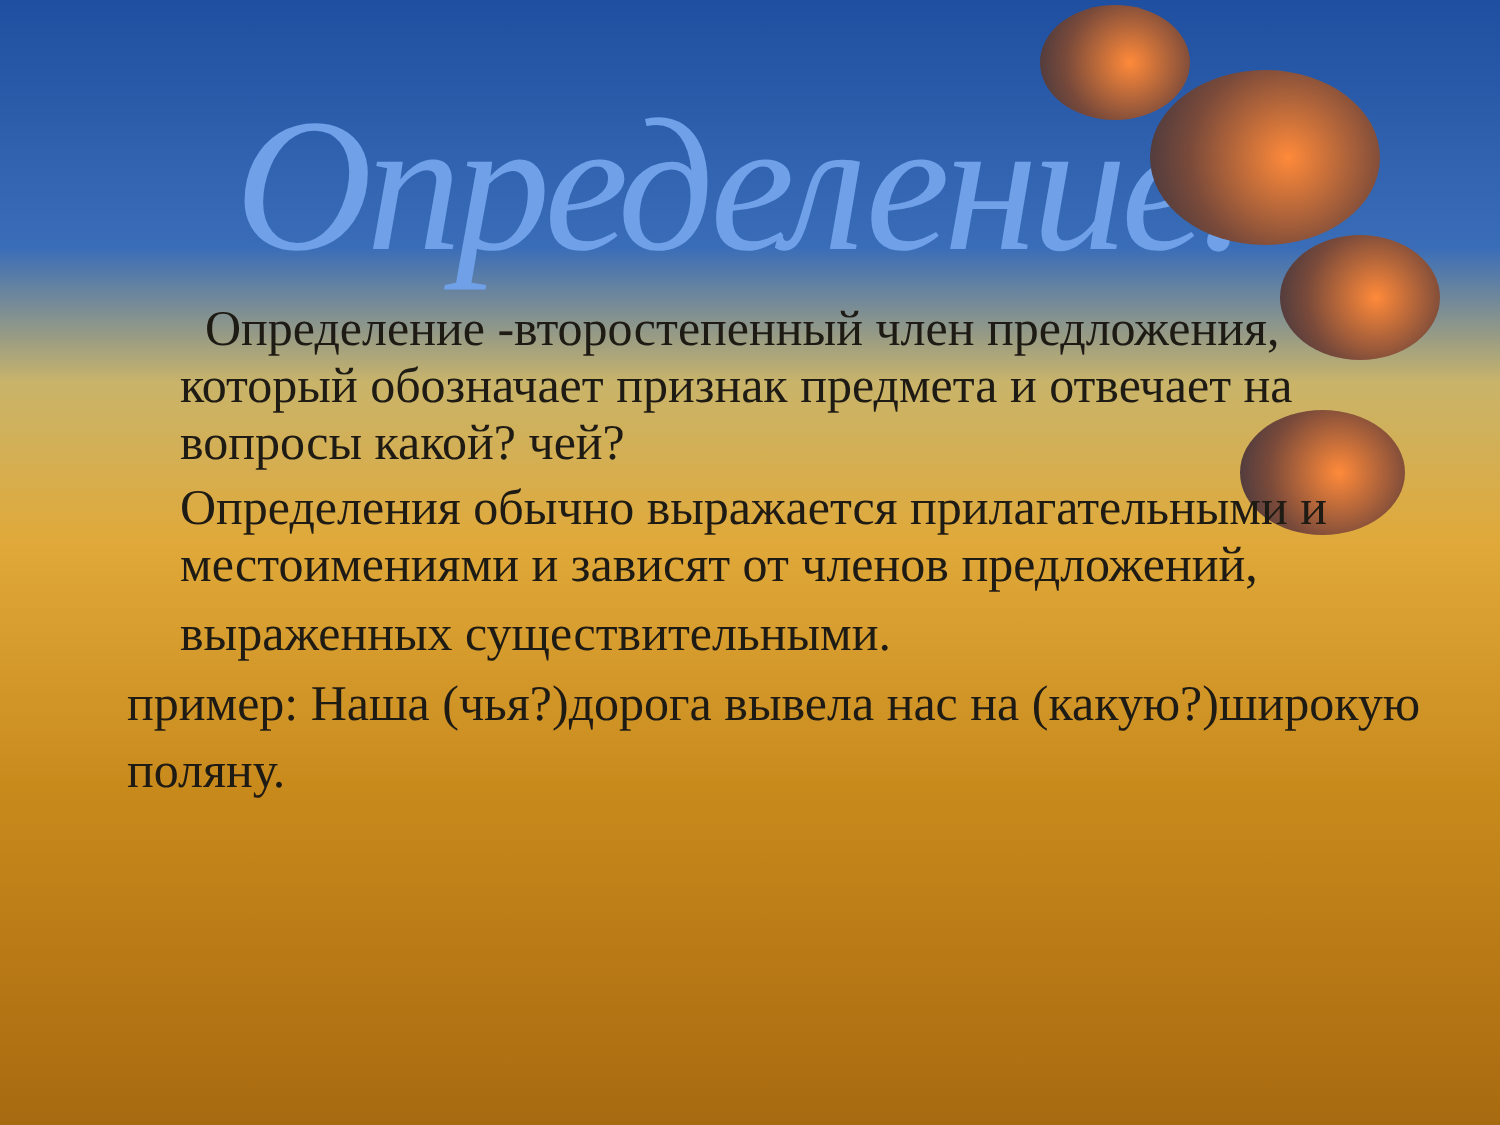Определение.
Определение -второстепенный член предложения, который обозначает признак предмета и отвечает на вопросы какой? чей?
Определения обычно выражается прилагательными и местоимениями и зависят от членов предложений,
выраженных существительными.
пример: Наша (чья?)дорога вывела нас на (какую?)широкую поляну.